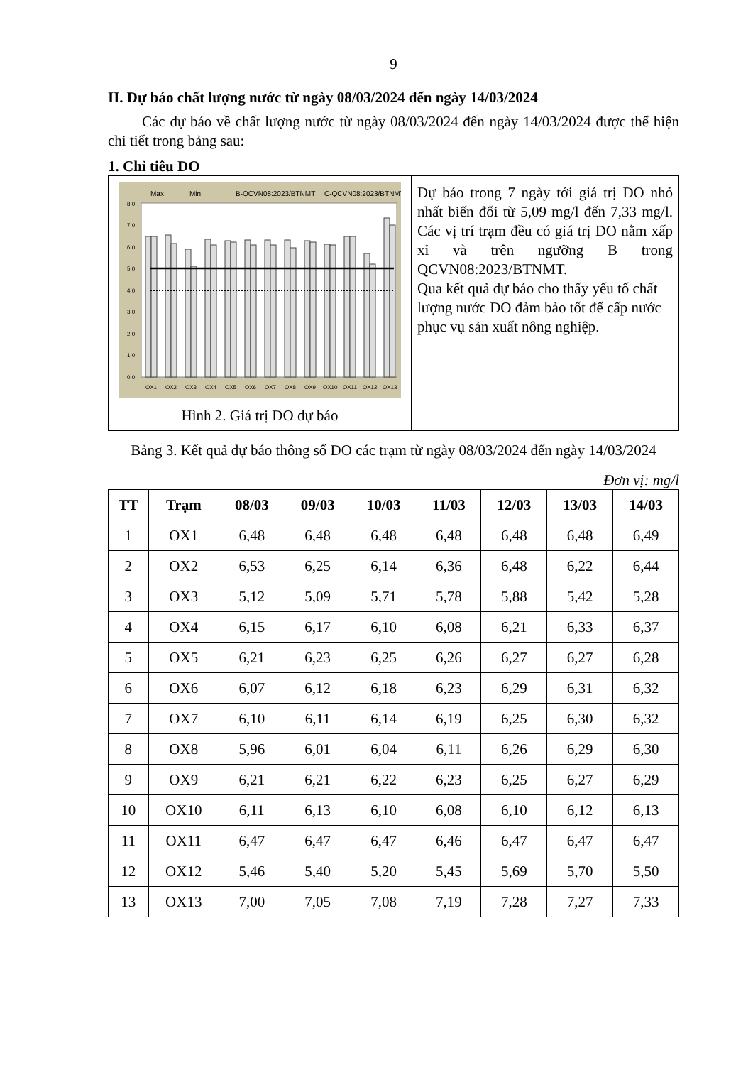9
II. Dự báo chất lượng nước từ ngày 08/03/2024 đến ngày 14/03/2024
Các dự báo về chất lượng nước từ ngày 08/03/2024 đến ngày 14/03/2024 được thể hiện chi tiết trong bảng sau:
1. Chỉ tiêu DO
| Max Min B-QCVN08:2023/BTNMT C-QCVN08:2023/BTNMT 8,0 7,0 6,0 5,0 4,0 3,0 2,0 1,0 0,0 OX1 OX2 OX3 OX4 OX5 OX6 OX7 OX8 OX9 OX10 OX11 OX12 OX13 Hình 2. Giá trị DO dự báo | Dự báo trong 7 ngày tới giá trị DO nhỏ nhất biến đổi từ 5,09 mg/l đến 7,33 mg/l. Các vị trí trạm đều có giá trị DO nằm xấp xỉ và trên ngưỡng B trong QCVN08:2023/BTNMT. Qua kết quả dự báo cho thấy yếu tố chất lượng nước DO đảm bảo tốt để cấp nước phục vụ sản xuất nông nghiệp. |
Bảng 3. Kết quả dự báo thông số DO các trạm từ ngày 08/03/2024 đến ngày 14/03/2024
Đơn vị: mg/l
| TT | Trạm | 08/03 | 09/03 | 10/03 | 11/03 | 12/03 | 13/03 | 14/03 |
| --- | --- | --- | --- | --- | --- | --- | --- | --- |
| 1 | OX1 | 6,48 | 6,48 | 6,48 | 6,48 | 6,48 | 6,48 | 6,49 |
| 2 | OX2 | 6,53 | 6,25 | 6,14 | 6,36 | 6,48 | 6,22 | 6,44 |
| 3 | OX3 | 5,12 | 5,09 | 5,71 | 5,78 | 5,88 | 5,42 | 5,28 |
| 4 | OX4 | 6,15 | 6,17 | 6,10 | 6,08 | 6,21 | 6,33 | 6,37 |
| 5 | OX5 | 6,21 | 6,23 | 6,25 | 6,26 | 6,27 | 6,27 | 6,28 |
| 6 | OX6 | 6,07 | 6,12 | 6,18 | 6,23 | 6,29 | 6,31 | 6,32 |
| 7 | OX7 | 6,10 | 6,11 | 6,14 | 6,19 | 6,25 | 6,30 | 6,32 |
| 8 | OX8 | 5,96 | 6,01 | 6,04 | 6,11 | 6,26 | 6,29 | 6,30 |
| 9 | OX9 | 6,21 | 6,21 | 6,22 | 6,23 | 6,25 | 6,27 | 6,29 |
| 10 | OX10 | 6,11 | 6,13 | 6,10 | 6,08 | 6,10 | 6,12 | 6,13 |
| 11 | OX11 | 6,47 | 6,47 | 6,47 | 6,46 | 6,47 | 6,47 | 6,47 |
| 12 | OX12 | 5,46 | 5,40 | 5,20 | 5,45 | 5,69 | 5,70 | 5,50 |
| 13 | OX13 | 7,00 | 7,05 | 7,08 | 7,19 | 7,28 | 7,27 | 7,33 |